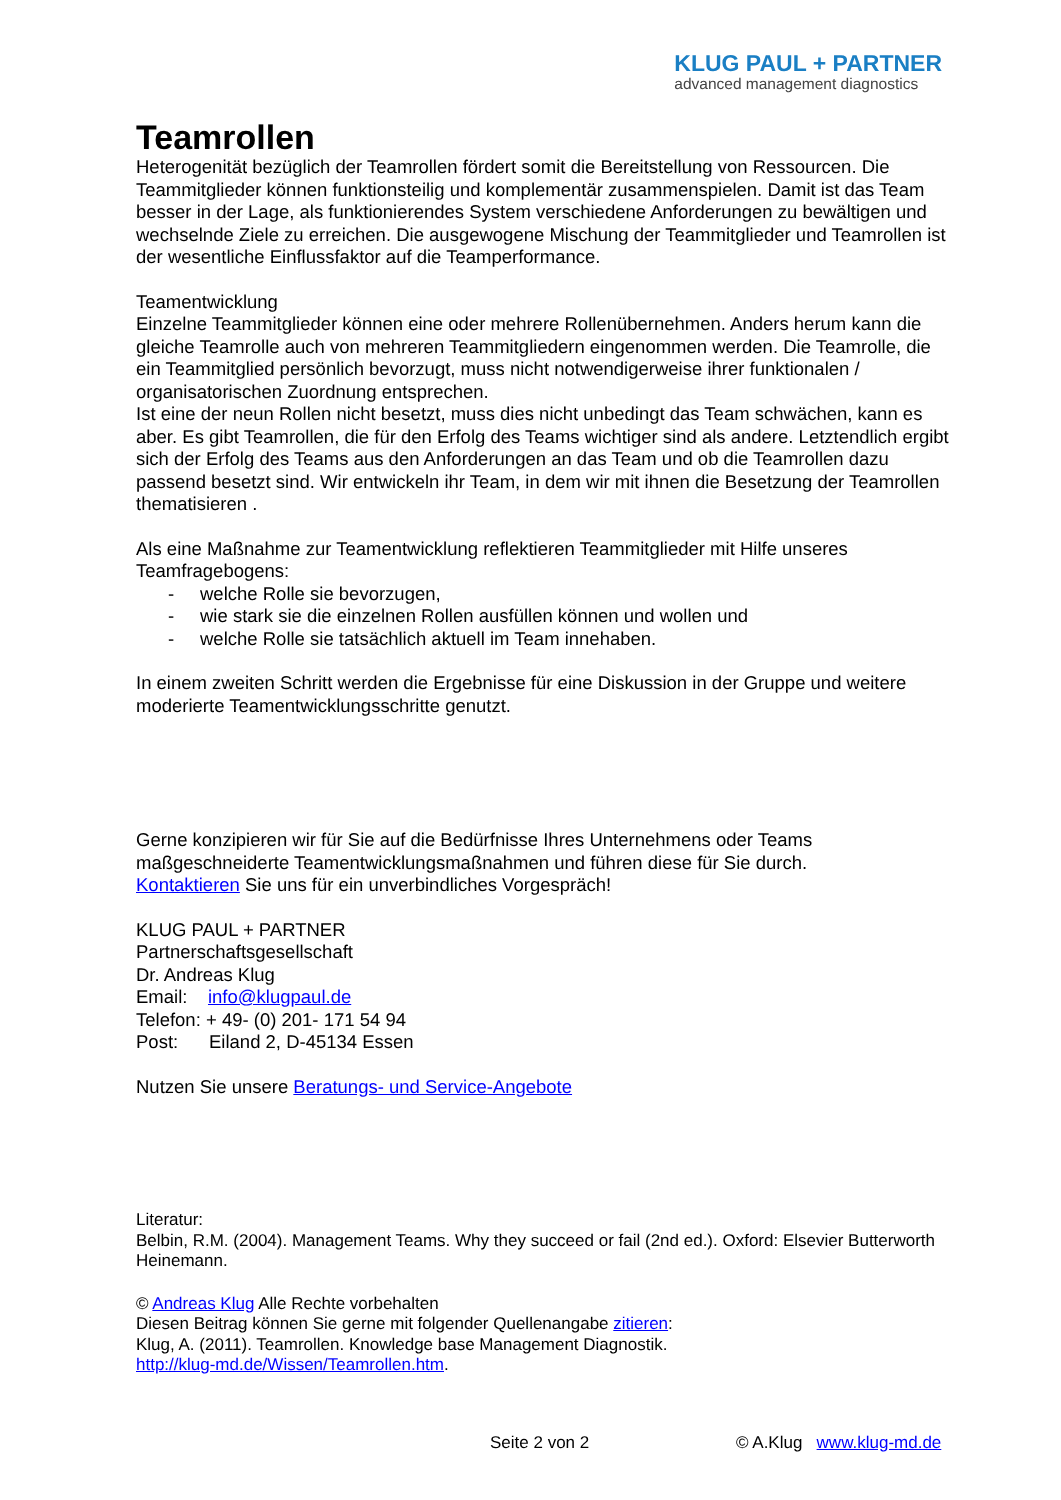KLUG PAUL + PARTNER
advanced management diagnostics
Teamrollen
Heterogenität bezüglich der Teamrollen fördert somit die Bereitstellung von Ressourcen. Die Teammitglieder können funktionsteilig und komplementär zusammenspielen. Damit ist das Team besser in der Lage, als funktionierendes System verschiedene Anforderungen zu bewältigen und wechselnde Ziele zu erreichen. Die ausgewogene Mischung der Teammitglieder und Teamrollen ist der wesentliche Einflussfaktor auf die Teamperformance.
Teamentwicklung
Einzelne Teammitglieder können eine oder mehrere Rollenübernehmen. Anders herum kann die gleiche Teamrolle auch von mehreren Teammitgliedern eingenommen werden. Die Teamrolle, die ein Teammitglied persönlich bevorzugt, muss nicht notwendigerweise ihrer funktionalen / organisatorischen Zuordnung entsprechen.
Ist eine der neun Rollen nicht besetzt, muss dies nicht unbedingt das Team schwächen, kann es aber. Es gibt Teamrollen, die für den Erfolg des Teams wichtiger sind als andere. Letztendlich ergibt sich der Erfolg des Teams aus den Anforderungen an das Team und ob die Teamrollen dazu passend besetzt sind. Wir entwickeln ihr Team, in dem wir mit ihnen die Besetzung der Teamrollen thematisieren .
Als eine Maßnahme zur Teamentwicklung reflektieren Teammitglieder mit Hilfe unseres Teamfragebogens:
- welche Rolle sie bevorzugen,
- wie stark sie die einzelnen Rollen ausfüllen können und wollen und
- welche Rolle sie tatsächlich aktuell im Team innehaben.
In einem zweiten Schritt werden die Ergebnisse für eine Diskussion in der Gruppe und weitere moderierte Teamentwicklungsschritte genutzt.
Gerne konzipieren wir für Sie auf die Bedürfnisse Ihres Unternehmens oder Teams maßgeschneiderte Teamentwicklungsmaßnahmen und führen diese für Sie durch.
Kontaktieren Sie uns für ein unverbindliches Vorgespräch!
KLUG PAUL + PARTNER
Partnerschaftsgesellschaft
Dr. Andreas Klug
Email: info@klugpaul.de
Telefon: + 49- (0) 201- 171 54 94
Post: Eiland 2, D-45134 Essen
Nutzen Sie unsere Beratungs- und Service-Angebote
Literatur:
Belbin, R.M. (2004). Management Teams. Why they succeed or fail (2nd ed.). Oxford: Elsevier Butterworth Heinemann.
© Andreas Klug Alle Rechte vorbehalten
Diesen Beitrag können Sie gerne mit folgender Quellenangabe zitieren:
Klug, A. (2011). Teamrollen. Knowledge base Management Diagnostik.
http://klug-md.de/Wissen/Teamrollen.htm.
Seite 2 von 2 © A.Klug www.klug-md.de